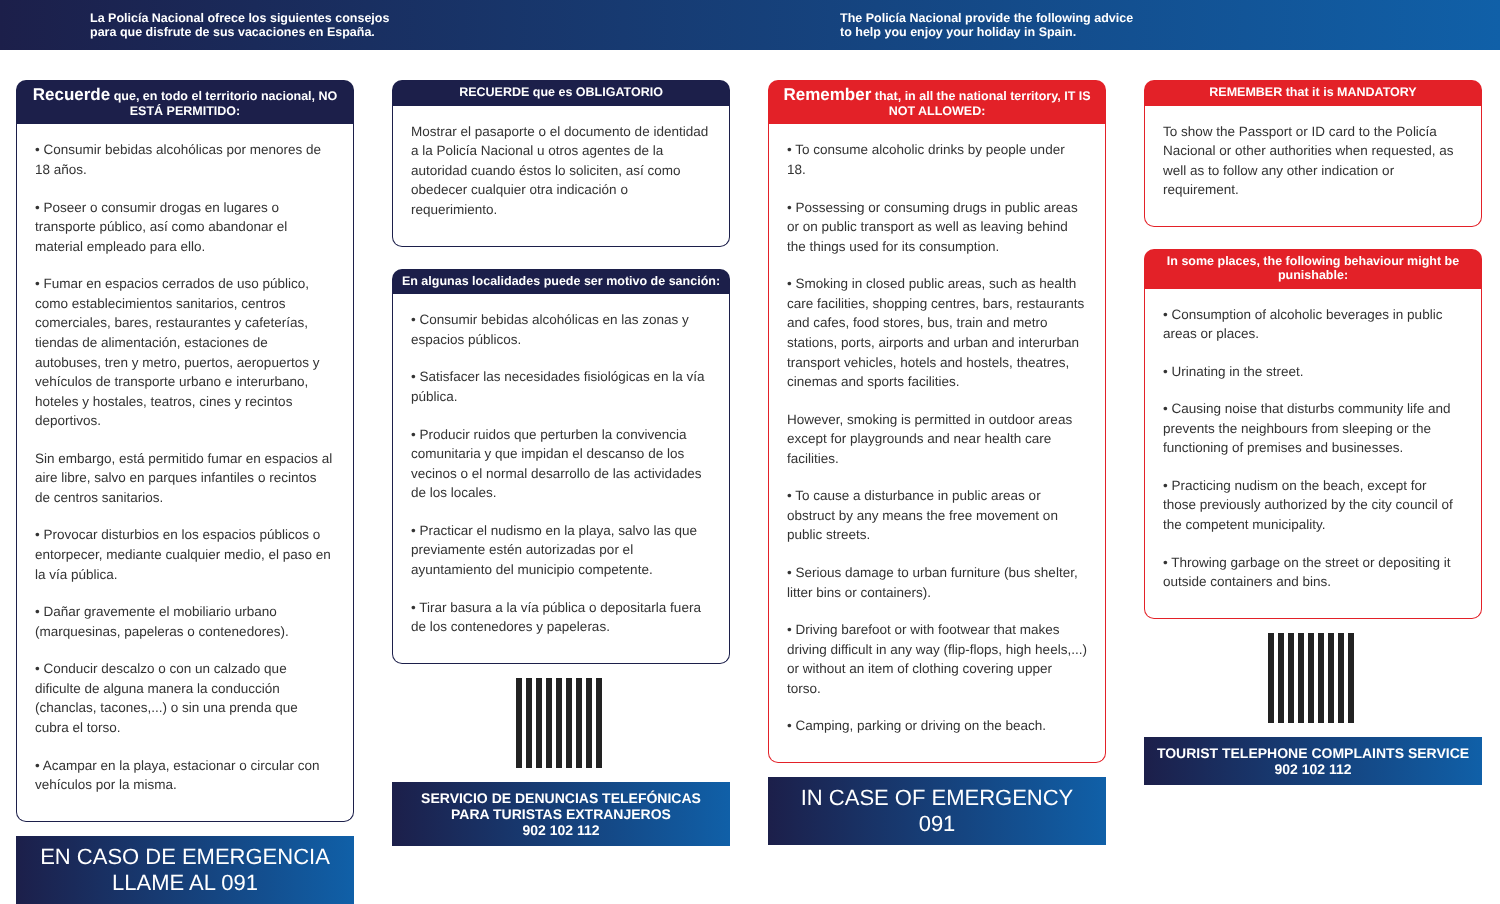La Policía Nacional ofrece los siguientes consejos
para que disfrute de sus vacaciones en España.
The Policía Nacional provide the following advice
to help you enjoy your holiday in Spain.
Recuerde que, en todo el territorio nacional, NO ESTÁ PERMITIDO:
• Consumir bebidas alcohólicas por menores de 18 años.
• Poseer o consumir drogas en lugares o transporte público, así como abandonar el material empleado para ello.
• Fumar en espacios cerrados de uso público, como establecimientos sanitarios, centros comerciales, bares, restaurantes y cafeterías, tiendas de alimentación, estaciones de autobuses, tren y metro, puertos, aeropuertos y vehículos de transporte urbano e interurbano, hoteles y hostales, teatros, cines y recintos deportivos.
Sin embargo, está permitido fumar en espacios al aire libre, salvo en parques infantiles o recintos de centros sanitarios.
• Provocar disturbios en los espacios públicos o entorpecer, mediante cualquier medio, el paso en la vía pública.
• Dañar gravemente el mobiliario urbano (marquesinas, papeleras o contenedores).
• Conducir descalzo o con un calzado que dificulte de alguna manera la conducción (chanclas, tacones,...) o sin una prenda que cubra el torso.
• Acampar en la playa, estacionar o circular con vehículos por la misma.
EN CASO DE EMERGENCIA
LLAME AL 091
RECUERDE que es OBLIGATORIO
Mostrar el pasaporte o el documento de identidad a la Policía Nacional u otros agentes de la autoridad cuando éstos lo soliciten, así como obedecer cualquier otra indicación o requerimiento.
En algunas localidades puede ser motivo de sanción:
• Consumir bebidas alcohólicas en las zonas y espacios públicos.
• Satisfacer las necesidades fisiológicas en la vía pública.
• Producir ruidos que perturben la convivencia comunitaria y que impidan el descanso de los vecinos o el normal desarrollo de las actividades de los locales.
• Practicar el nudismo en la playa, salvo las que previamente estén autorizadas por el ayuntamiento del municipio competente.
• Tirar basura a la vía pública o depositarla fuera de los contenedores y papeleras.
SERVICIO DE DENUNCIAS TELEFÓNICAS PARA TURISTAS EXTRANJEROS
902 102 112
Remember that, in all the national territory, IT IS NOT ALLOWED:
• To consume alcoholic drinks by people under 18.
• Possessing or consuming drugs in public areas or on public transport as well as leaving behind the things used for its consumption.
• Smoking in closed public areas, such as health care facilities, shopping centres, bars, restaurants and cafes, food stores, bus, train and metro stations, ports, airports and urban and interurban transport vehicles, hotels and hostels, theatres, cinemas and sports facilities.
However, smoking is permitted in outdoor areas except for playgrounds and near health care facilities.
• To cause a disturbance in public areas or obstruct by any means the free movement on public streets.
• Serious damage to urban furniture (bus shelter, litter bins or containers).
• Driving barefoot or with footwear that makes driving difficult in any way (flip-flops, high heels,...) or without an item of clothing covering upper torso.
• Camping, parking or driving on the beach.
IN CASE OF EMERGENCY
091
REMEMBER that it is MANDATORY
To show the Passport or ID card to the Policía Nacional or other authorities when requested, as well as to follow any other indication or requirement.
In some places, the following behaviour might be punishable:
• Consumption of alcoholic beverages in public areas or places.
• Urinating in the street.
• Causing noise that disturbs community life and prevents the neighbours from sleeping or the functioning of premises and businesses.
• Practicing nudism on the beach, except for those previously authorized by the city council of the competent municipality.
• Throwing garbage on the street or depositing it outside containers and bins.
TOURIST TELEPHONE COMPLAINTS SERVICE
902 102 112